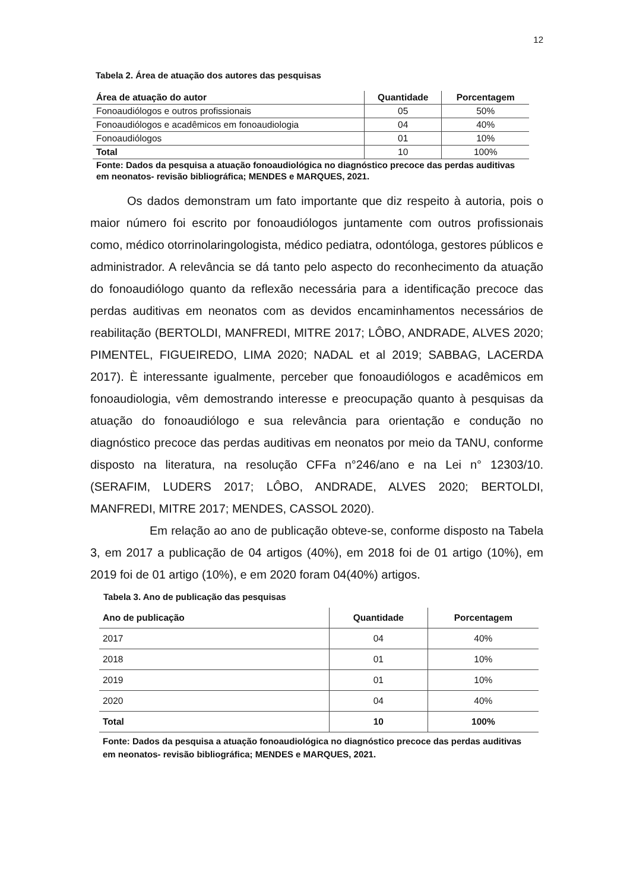12
Tabela 2. Área de atuação dos autores das pesquisas
| Área de atuação do autor | Quantidade | Porcentagem |
| --- | --- | --- |
| Fonoaudiólogos e outros profissionais | 05 | 50% |
| Fonoaudiólogos e acadêmicos em fonoaudiologia | 04 | 40% |
| Fonoaudiólogos | 01 | 10% |
| Total | 10 | 100% |
Fonte: Dados da pesquisa a atuação fonoaudiológica no diagnóstico precoce das perdas auditivas em neonatos- revisão bibliográfica; MENDES e MARQUES, 2021.
Os dados demonstram um fato importante que diz respeito à autoria, pois o maior número foi escrito por fonoaudiólogos juntamente com outros profissionais como, médico otorrinolaringologista, médico pediatra, odontóloga, gestores públicos e administrador. A relevância se dá tanto pelo aspecto do reconhecimento da atuação do fonoaudiólogo quanto da reflexão necessária para a identificação precoce das perdas auditivas em neonatos com as devidos encaminhamentos necessários de reabilitação (BERTOLDI, MANFREDI, MITRE 2017; LÔBO, ANDRADE, ALVES 2020; PIMENTEL, FIGUEIREDO, LIMA 2020; NADAL et al 2019; SABBAG, LACERDA 2017). È interessante igualmente, perceber que fonoaudiólogos e acadêmicos em fonoaudiologia, vêm demostrando interesse e preocupação quanto à pesquisas da atuação do fonoaudiólogo e sua relevância para orientação e condução no diagnóstico precoce das perdas auditivas em neonatos por meio da TANU, conforme disposto na literatura, na resolução CFFa n°246/ano e na Lei n° 12303/10. (SERAFIM, LUDERS 2017; LÔBO, ANDRADE, ALVES 2020; BERTOLDI, MANFREDI, MITRE 2017; MENDES, CASSOL 2020).
Em relação ao ano de publicação obteve-se, conforme disposto na Tabela 3, em 2017 a publicação de 04 artigos (40%), em 2018 foi de 01 artigo (10%), em 2019 foi de 01 artigo (10%), e em 2020 foram 04(40%) artigos.
Tabela 3. Ano de publicação das pesquisas
| Ano de publicação | Quantidade | Porcentagem |
| --- | --- | --- |
| 2017 | 04 | 40% |
| 2018 | 01 | 10% |
| 2019 | 01 | 10% |
| 2020 | 04 | 40% |
| Total | 10 | 100% |
Fonte: Dados da pesquisa a atuação fonoaudiológica no diagnóstico precoce das perdas auditivas em neonatos- revisão bibliográfica; MENDES e MARQUES, 2021.